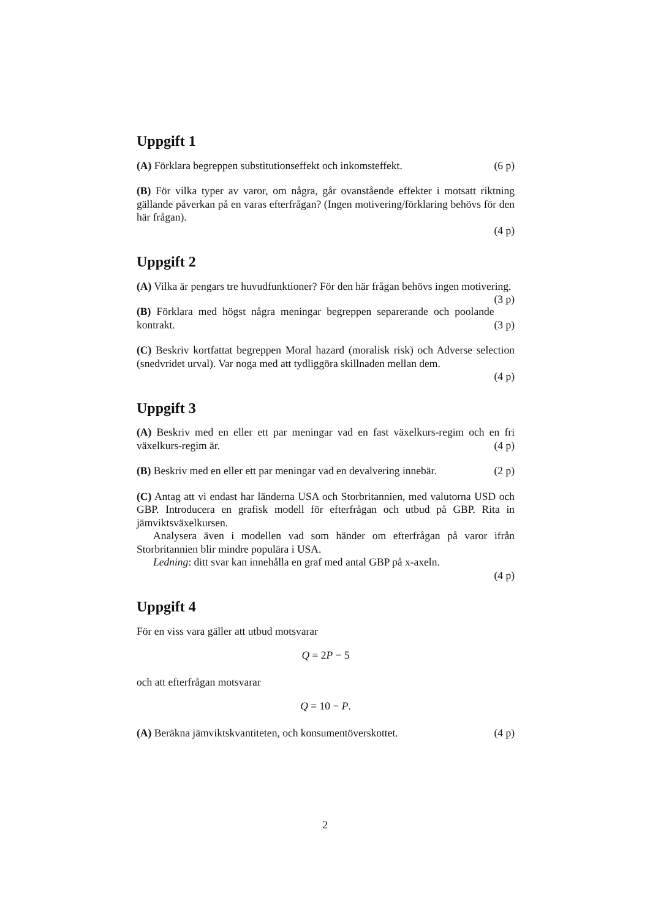Uppgift 1
(A) Förklara begreppen substitutionseffekt och inkomsteffekt. (6 p)
(B) För vilka typer av varor, om några, går ovanstående effekter i motsatt riktning gällande påverkan på en varas efterfrågan? (Ingen motivering/förklaring behövs för den här frågan).
(4 p)
Uppgift 2
(A) Vilka är pengars tre huvudfunktioner? För den här frågan behövs ingen motivering. (3 p)
(B) Förklara med högst några meningar begreppen separerande och poolande kontrakt. (3 p)
(C) Beskriv kortfattat begreppen Moral hazard (moralisk risk) och Adverse selection (snedvridet urval). Var noga med att tydliggöra skillnaden mellan dem.
(4 p)
Uppgift 3
(A) Beskriv med en eller ett par meningar vad en fast växelkurs-regim och en fri växelkurs-regim är. (4 p)
(B) Beskriv med en eller ett par meningar vad en devalvering innebär. (2 p)
(C) Antag att vi endast har länderna USA och Storbritannien, med valutorna USD och GBP. Introducera en grafisk modell för efterfrågan och utbud på GBP. Rita in jämviktsväxelkursen.
Analysera även i modellen vad som händer om efterfrågan på varor ifrån Storbritannien blir mindre populära i USA.
Ledning: ditt svar kan innehålla en graf med antal GBP på x-axeln.
(4 p)
Uppgift 4
För en viss vara gäller att utbud motsvarar
Q = 2P − 5
och att efterfrågan motsvarar
Q = 10 − P.
(A) Beräkna jämviktskvantiteten, och konsumentöverskottet. (4 p)
2